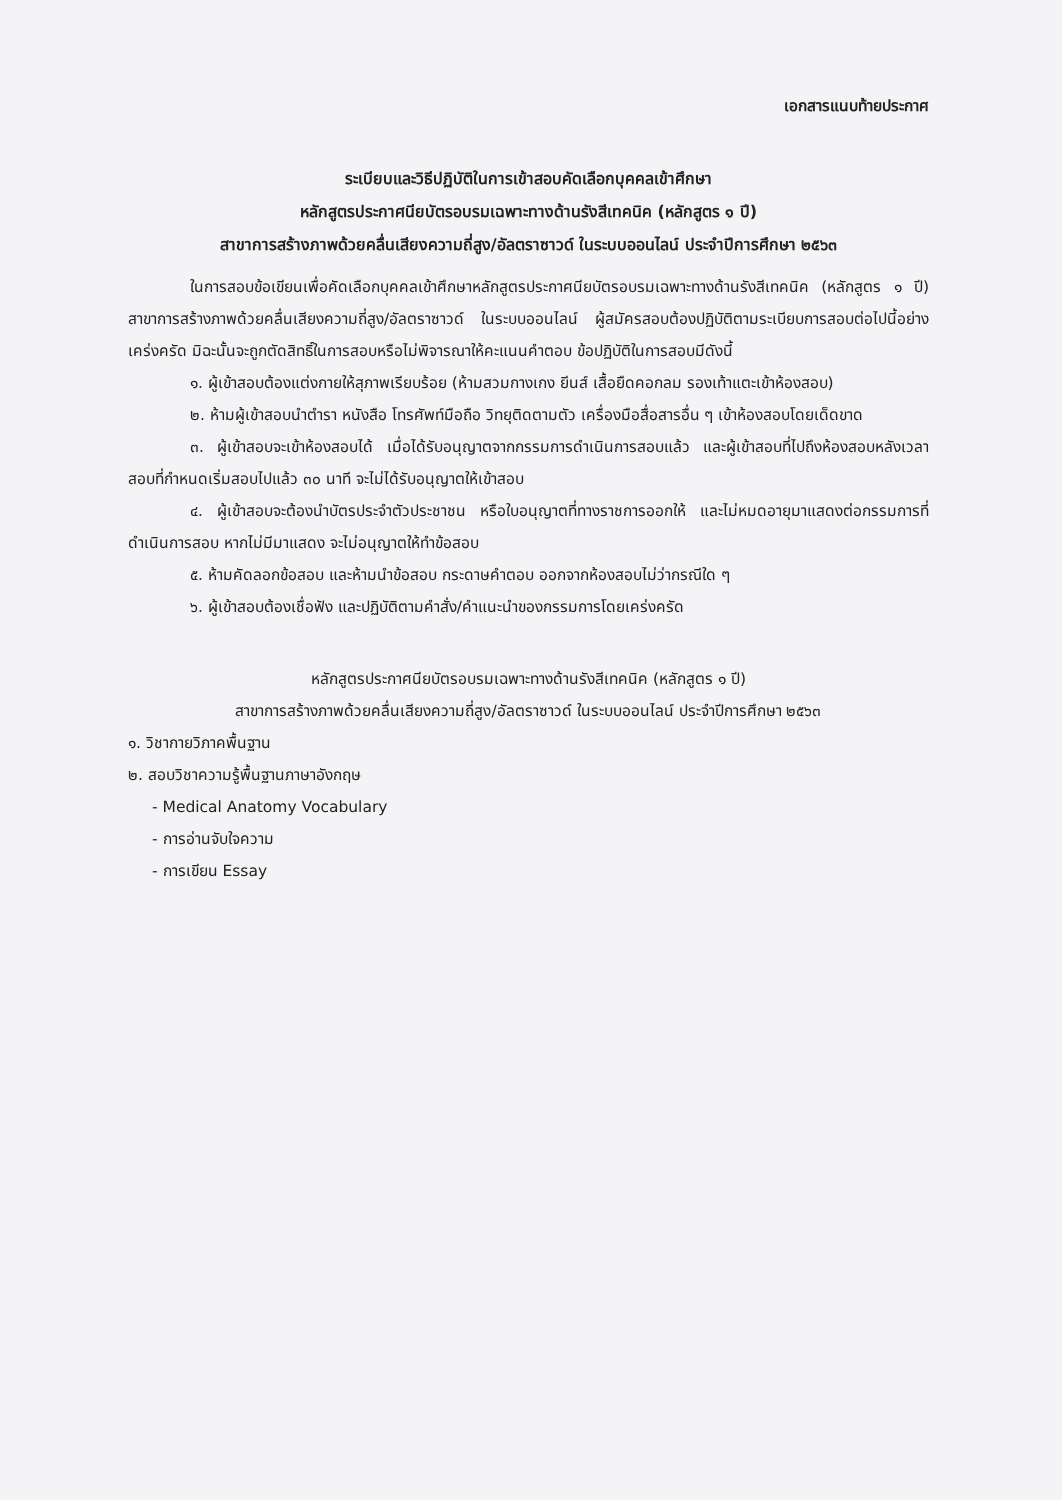เอกสารแนบท้ายประกาศ
ระเบียบและวิธีปฏิบัติในการเข้าสอบคัดเลือกบุคคลเข้าศึกษา
หลักสูตรประกาศนียบัตรอบรมเฉพาะทางด้านรังสีเทคนิค (หลักสูตร ๑ ปี)
สาขาการสร้างภาพด้วยคลื่นเสียงความถี่สูง/อัลตราซาวด์ ในระบบออนไลน์ ประจำปีการศึกษา ๒๕๖๓
ในการสอบข้อเขียนเพื่อคัดเลือกบุคคลเข้าศึกษาหลักสูตรประกาศนียบัตรอบรมเฉพาะทางด้านรังสีเทคนิค (หลักสูตร ๑ ปี) สาขาการสร้างภาพด้วยคลื่นเสียงความถี่สูง/อัลตราซาวด์ ในระบบออนไลน์ ผู้สมัครสอบต้องปฏิบัติตามระเบียบการสอบต่อไปนี้อย่างเคร่งครัด มิฉะนั้นจะถูกตัดสิทธิ์ในการสอบหรือไม่พิจารณาให้คะแนนคำตอบ ข้อปฏิบัติในการสอบมีดังนี้
๑. ผู้เข้าสอบต้องแต่งกายให้สุภาพเรียบร้อย (ห้ามสวมกางเกง ยีนส์ เสื้อยืดคอกลม รองเท้าแตะเข้าห้องสอบ)
๒. ห้ามผู้เข้าสอบนำตำรา หนังสือ โทรศัพท์มือถือ วิทยุติดตามตัว เครื่องมือสื่อสารอื่น ๆ เข้าห้องสอบโดยเด็ดขาด
๓. ผู้เข้าสอบจะเข้าห้องสอบได้ เมื่อได้รับอนุญาตจากกรรมการดำเนินการสอบแล้ว และผู้เข้าสอบที่ไปถึงห้องสอบหลังเวลาสอบที่กำหนดเริ่มสอบไปแล้ว ๓๐ นาที จะไม่ได้รับอนุญาตให้เข้าสอบ
๔. ผู้เข้าสอบจะต้องนำบัตรประจำตัวประชาชน หรือใบอนุญาตที่ทางราชการออกให้ และไม่หมดอายุมาแสดงต่อกรรมการที่ดำเนินการสอบ หากไม่มีมาแสดง จะไม่อนุญาตให้ทำข้อสอบ
๕. ห้ามคัดลอกข้อสอบ และห้ามนำข้อสอบ กระดาษคำตอบ ออกจากห้องสอบไม่ว่ากรณีใด ๆ
๖. ผู้เข้าสอบต้องเชื่อฟัง และปฏิบัติตามคำสั่ง/คำแนะนำของกรรมการโดยเคร่งครัด
หลักสูตรประกาศนียบัตรอบรมเฉพาะทางด้านรังสีเทคนิค (หลักสูตร ๑ ปี)
สาขาการสร้างภาพด้วยคลื่นเสียงความถี่สูง/อัลตราซาวด์ ในระบบออนไลน์ ประจำปีการศึกษา ๒๕๖๓
๑. วิชากายวิภาคพื้นฐาน
๒. สอบวิชาความรู้พื้นฐานภาษาอังกฤษ
- Medical Anatomy Vocabulary
- การอ่านจับใจความ
- การเขียน Essay